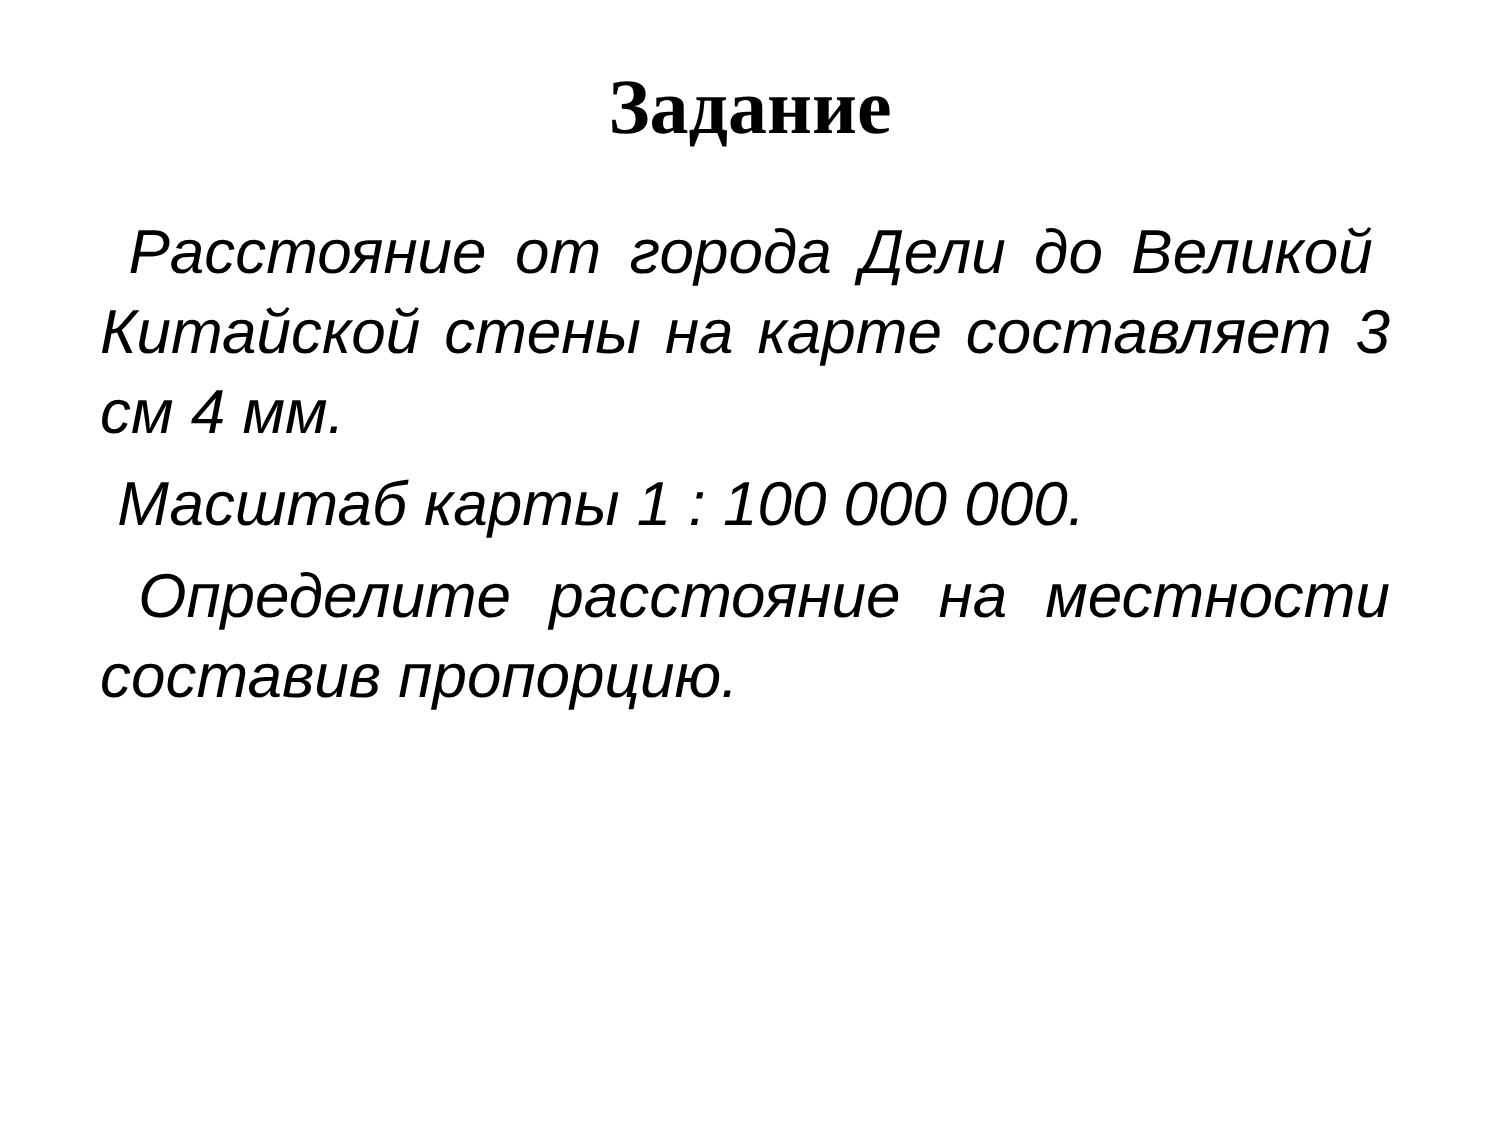Задание
Расстояние от города Дели до Великой Китайской стены на карте составляет 3 см 4 мм.
Масштаб карты 1 : 100 000 000.
Определите расстояние на местности составив пропорцию.